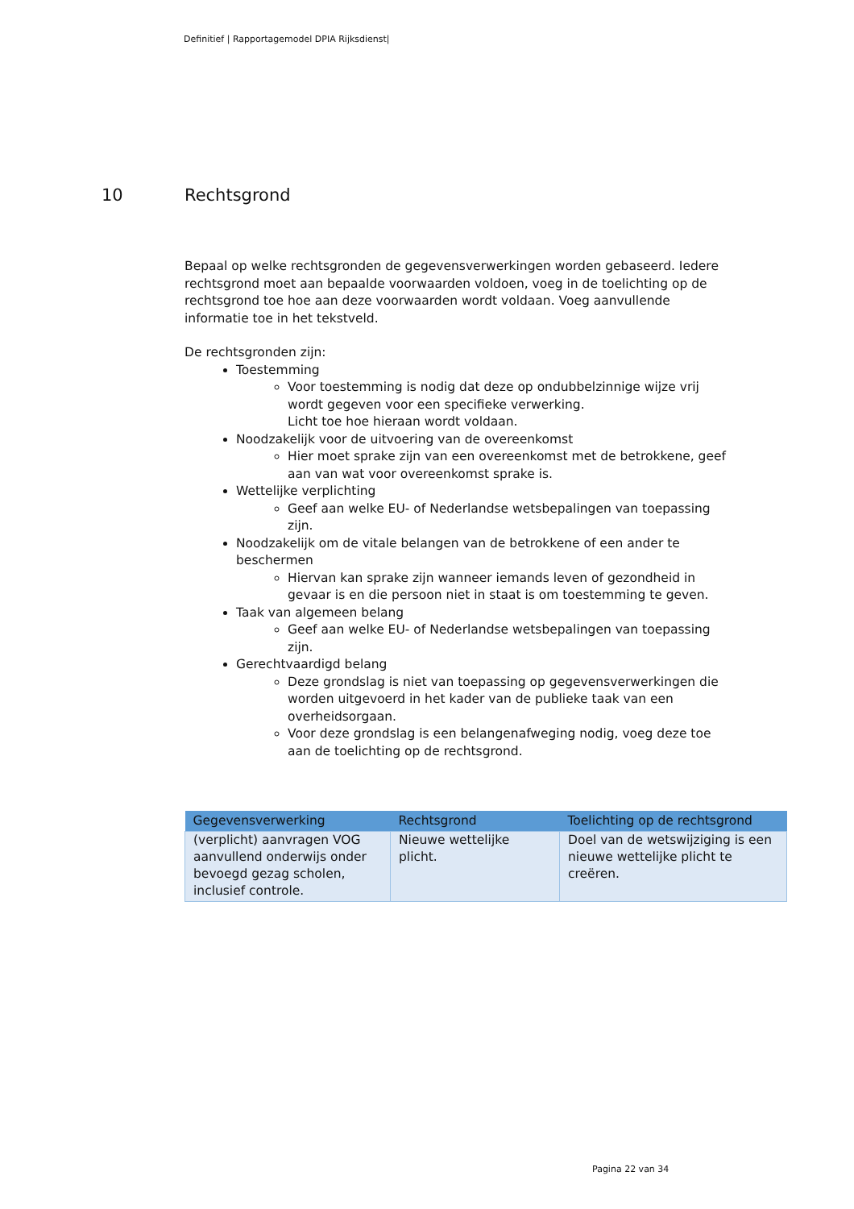Definitief | Rapportagemodel DPIA Rijksdienst|
10 Rechtsgrond
Bepaal op welke rechtsgronden de gegevensverwerkingen worden gebaseerd. Iedere rechtsgrond moet aan bepaalde voorwaarden voldoen, voeg in de toelichting op de rechtsgrond toe hoe aan deze voorwaarden wordt voldaan. Voeg aanvullende informatie toe in het tekstveld.
De rechtsgronden zijn:
Toestemming
Voor toestemming is nodig dat deze op ondubbelzinnige wijze vrij wordt gegeven voor een specifieke verwerking.
Licht toe hoe hieraan wordt voldaan.
Noodzakelijk voor de uitvoering van de overeenkomst
Hier moet sprake zijn van een overeenkomst met de betrokkene, geef aan van wat voor overeenkomst sprake is.
Wettelijke verplichting
Geef aan welke EU- of Nederlandse wetsbepalingen van toepassing zijn.
Noodzakelijk om de vitale belangen van de betrokkene of een ander te beschermen
Hiervan kan sprake zijn wanneer iemands leven of gezondheid in gevaar is en die persoon niet in staat is om toestemming te geven.
Taak van algemeen belang
Geef aan welke EU- of Nederlandse wetsbepalingen van toepassing zijn.
Gerechtvaardigd belang
Deze grondslag is niet van toepassing op gegevensverwerkingen die worden uitgevoerd in het kader van de publieke taak van een overheidsorgaan.
Voor deze grondslag is een belangenafweging nodig, voeg deze toe aan de toelichting op de rechtsgrond.
| Gegevensverwerking | Rechtsgrond | Toelichting op de rechtsgrond |
| --- | --- | --- |
| (verplicht) aanvragen VOG aanvullend onderwijs onder bevoegd gezag scholen, inclusief controle. | Nieuwe wettelijke plicht. | Doel van de wetswijziging is een nieuwe wettelijke plicht te creëren. |
Pagina 22 van 34